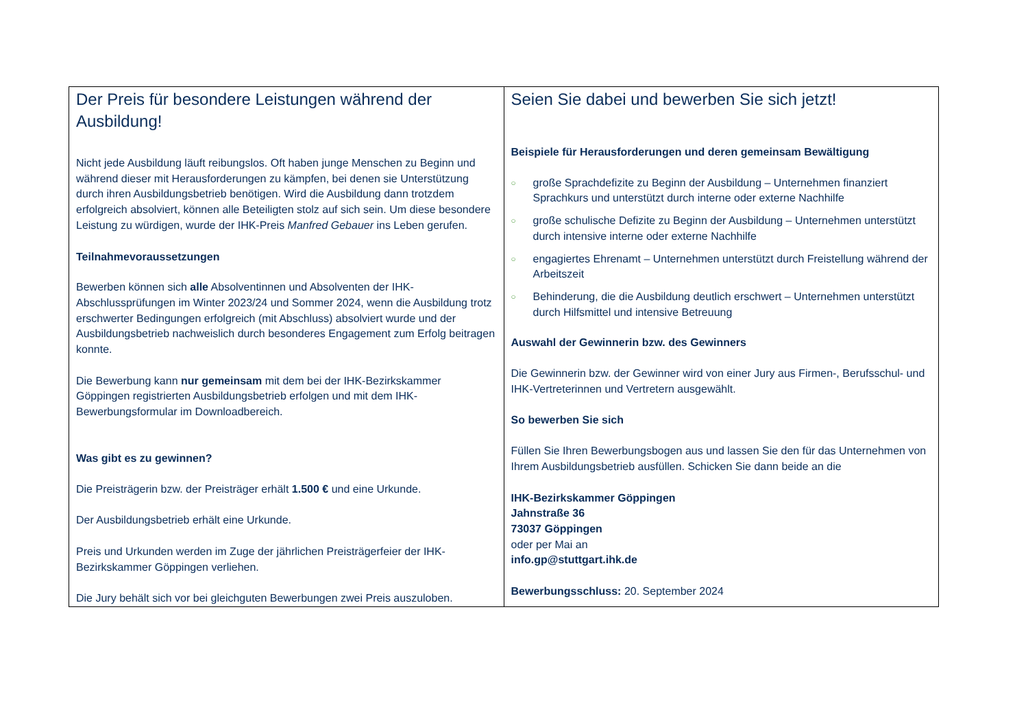| Der Preis für besondere Leistungen während der Ausbildung! Nicht jede Ausbildung läuft reibungslos. Oft haben junge Menschen zu Beginn und während dieser mit Herausforderungen zu kämpfen, bei denen sie Unterstützung durch ihren Ausbildungsbetrieb benötigen. Wird die Ausbildung dann trotzdem erfolgreich absolviert, können alle Beteiligten stolz auf sich sein. Um diese besondere Leistung zu würdigen, wurde der IHK-Preis Manfred Gebauer ins Leben gerufen. Teilnahmevoraussetzungen Bewerben können sich alle Absolventinnen und Absolventen der IHK-Abschlussprüfungen im Winter 2023/24 und Sommer 2024, wenn die Ausbildung trotz erschwerter Bedingungen erfolgreich (mit Abschluss) absolviert wurde und der Ausbildungsbetrieb nachweislich durch besonderes Engagement zum Erfolg beitragen konnte. Die Bewerbung kann nur gemeinsam mit dem bei der IHK-Bezirkskammer Göppingen registrierten Ausbildungsbetrieb erfolgen und mit dem IHK-Bewerbungsformular im Downloadbereich. Was gibt es zu gewinnen? Die Preisträgerin bzw. der Preisträger erhält 1.500 € und eine Urkunde. Der Ausbildungsbetrieb erhält eine Urkunde. Preis und Urkunden werden im Zuge der jährlichen Preisträgerfeier der IHK-Bezirkskammer Göppingen verliehen. Die Jury behält sich vor bei gleichguten Bewerbungen zwei Preis auszuloben. | Seien Sie dabei und bewerben Sie sich jetzt! Beispiele für Herausforderungen und deren gemeinsam Bewältigung ○ große Sprachdefizite zu Beginn der Ausbildung – Unternehmen finanziert Sprachkurs und unterstützt durch interne oder externe Nachhilfe ○ große schulische Defizite zu Beginn der Ausbildung – Unternehmen unterstützt durch intensive interne oder externe Nachhilfe ○ engagiertes Ehrenamt – Unternehmen unterstützt durch Freistellung während der Arbeitszeit ○ Behinderung, die die Ausbildung deutlich erschwert – Unternehmen unterstützt durch Hilfsmittel und intensive Betreuung Auswahl der Gewinnerin bzw. des Gewinners Die Gewinnerin bzw. der Gewinner wird von einer Jury aus Firmen-, Berufsschul- und IHK-Vertreterinnen und Vertretern ausgewählt. So bewerben Sie sich Füllen Sie Ihren Bewerbungsbogen aus und lassen Sie den für das Unternehmen von Ihrem Ausbildungsbetrieb ausfüllen. Schicken Sie dann beide an die IHK-Bezirkskammer Göppingen Jahnstraße 36 73037 Göppingen oder per Mai an info.gp@stuttgart.ihk.de Bewerbungsschluss: 20. September 2024 |